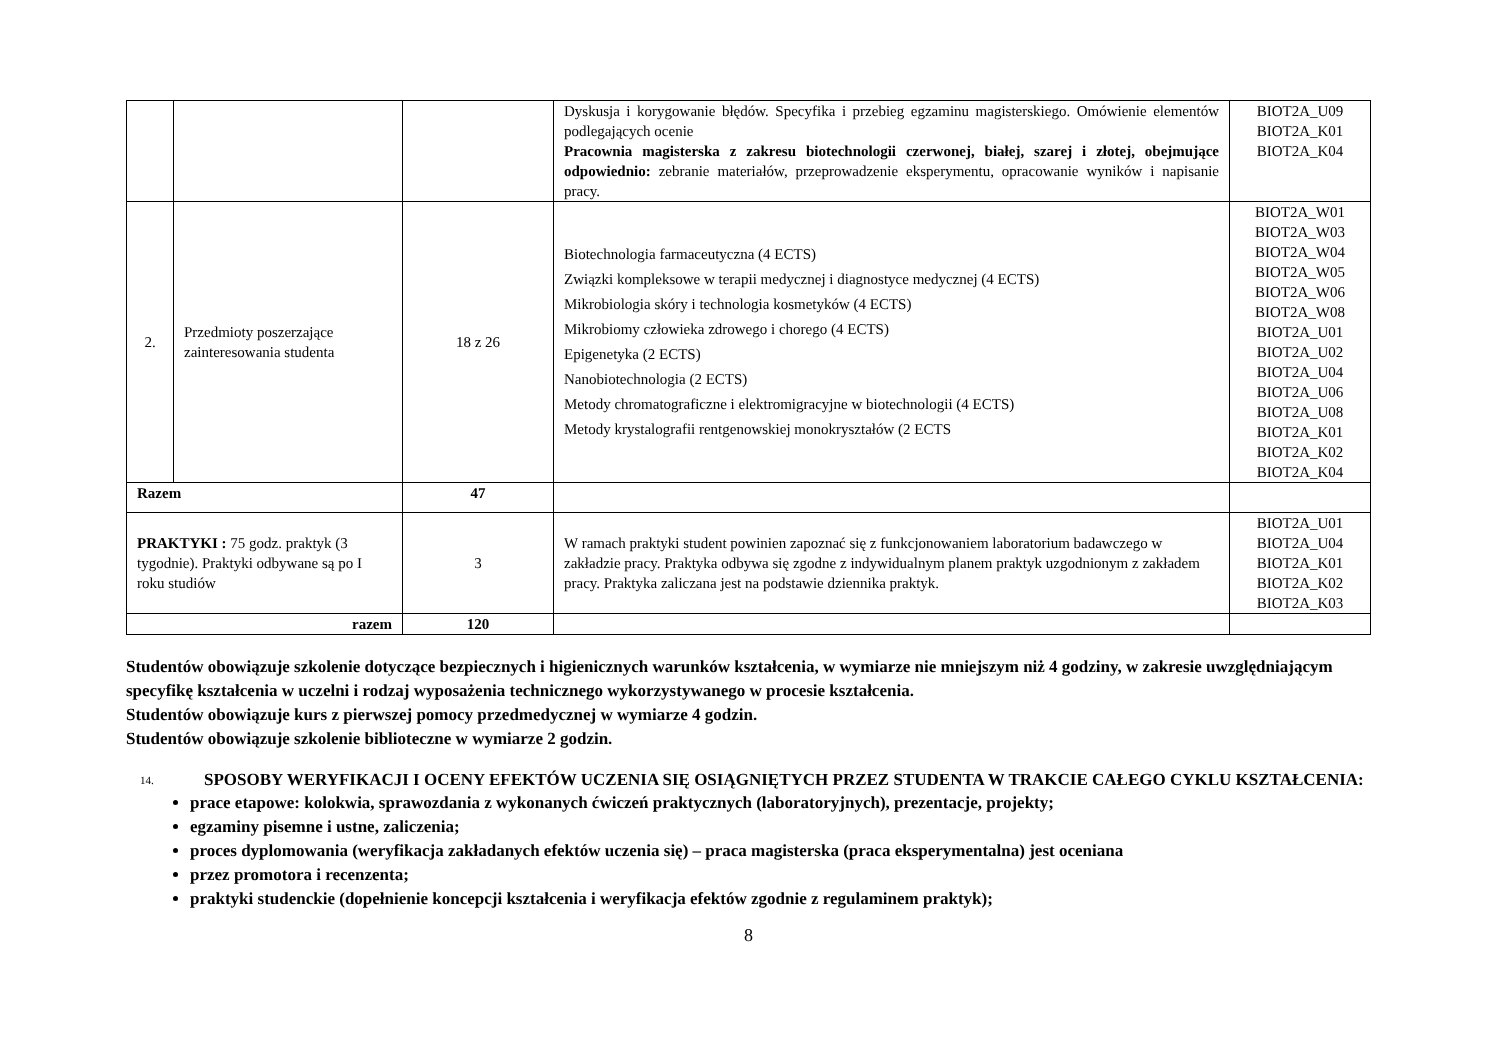| | | | Dyskusja i korygowanie błędów. Specyfika i przebieg egzaminu magisterskiego. Omówienie elementów podlegających ocenie Pracownia magisterska z zakresu biotechnologii czerwonej, białej, szarej i złotej, obejmujące odpowiednio: zebranie materiałów, przeprowadzenie eksperymentu, opracowanie wyników i napisanie pracy. | BIOT2A_U09 BIOT2A_K01 BIOT2A_K04 |
| 2. | Przedmioty poszerzające zainteresowania studenta | 18 z 26 | Biotechnologia farmaceutyczna (4 ECTS) Związki kompleksowe w terapii medycznej i diagnostyce medycznej (4 ECTS) Mikrobiologia skóry i technologia kosmetyków (4 ECTS) Mikrobiomy człowieka zdrowego i chorego (4 ECTS) Epigenetyka (2 ECTS) Nanobiotechnologia (2 ECTS) Metody chromatograficzne i elektromigracyjne w biotechnologii (4 ECTS) Metody krystalografii rentgenowskiej monokryształów (2 ECTS | BIOT2A_W01 BIOT2A_W03 BIOT2A_W04 BIOT2A_W05 BIOT2A_W06 BIOT2A_W08 BIOT2A_U01 BIOT2A_U02 BIOT2A_U04 BIOT2A_U06 BIOT2A_U08 BIOT2A_K01 BIOT2A_K02 BIOT2A_K04 |
| Razem | | 47 | | |
| PRAKTYKI : 75 godz. praktyk (3 tygodnie). Praktyki odbywane są po I roku studiów | | 3 | W ramach praktyki student powinien zapoznać się z funkcjonowaniem laboratorium badawczego w zakładzie pracy. Praktyka odbywa się zgodne z indywidualnym planem praktyk uzgodnionym z zakładem pracy. Praktyka zaliczana jest na podstawie dziennika praktyk. | BIOT2A_U01 BIOT2A_U04 BIOT2A_K01 BIOT2A_K02 BIOT2A_K03 |
| razem | | 120 | | |
Studentów obowiązuje szkolenie dotyczące bezpiecznych i higienicznych warunków kształcenia, w wymiarze nie mniejszym niż 4 godziny, w zakresie uwzględniającym specyfikę kształcenia w uczelni i rodzaj wyposażenia technicznego wykorzystywanego w procesie kształcenia.
Studentów obowiązuje kurs z pierwszej pomocy przedmedycznej w wymiarze 4 godzin.
Studentów obowiązuje szkolenie biblioteczne w wymiarze 2 godzin.
14.
SPOSOBY WERYFIKACJI I OCENY EFEKTÓW UCZENIA SIĘ OSIĄGNIĘTYCH PRZEZ STUDENTA W TRAKCIE CAŁEGO CYKLU KSZTAŁCENIA:
prace etapowe: kolokwia, sprawozdania z wykonanych ćwiczeń praktycznych (laboratoryjnych), prezentacje, projekty;
egzaminy pisemne i ustne, zaliczenia;
proces dyplomowania (weryfikacja zakładanych efektów uczenia się) – praca magisterska (praca eksperymentalna) jest oceniana
przez promotora i recenzenta;
praktyki studenckie (dopełnienie koncepcji kształcenia i weryfikacja efektów zgodnie z regulaminem praktyk);
8